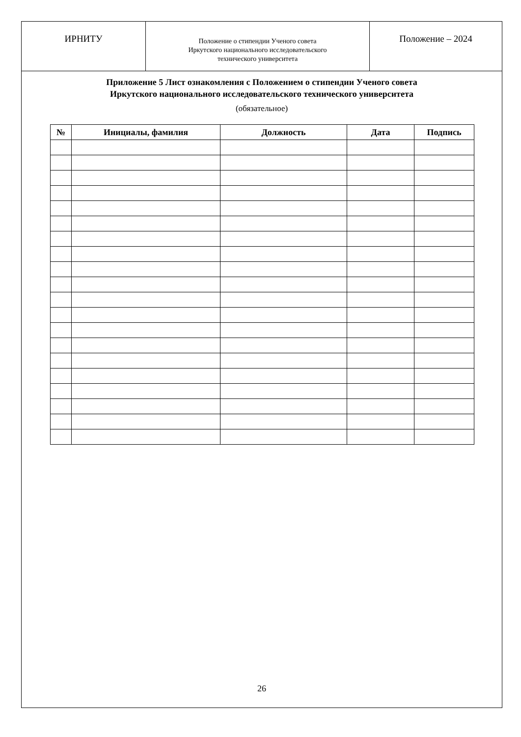ИРНИТУ
Положение о стипендии Ученого совета
Иркутского национального исследовательского
технического университета
Положение – 2024
Приложение 5 Лист ознакомления с Положением о стипендии Ученого совета
Иркутского национального исследовательского технического университета
(обязательное)
| № | Инициалы, фамилия | Должность | Дата | Подпись |
| --- | --- | --- | --- | --- |
26